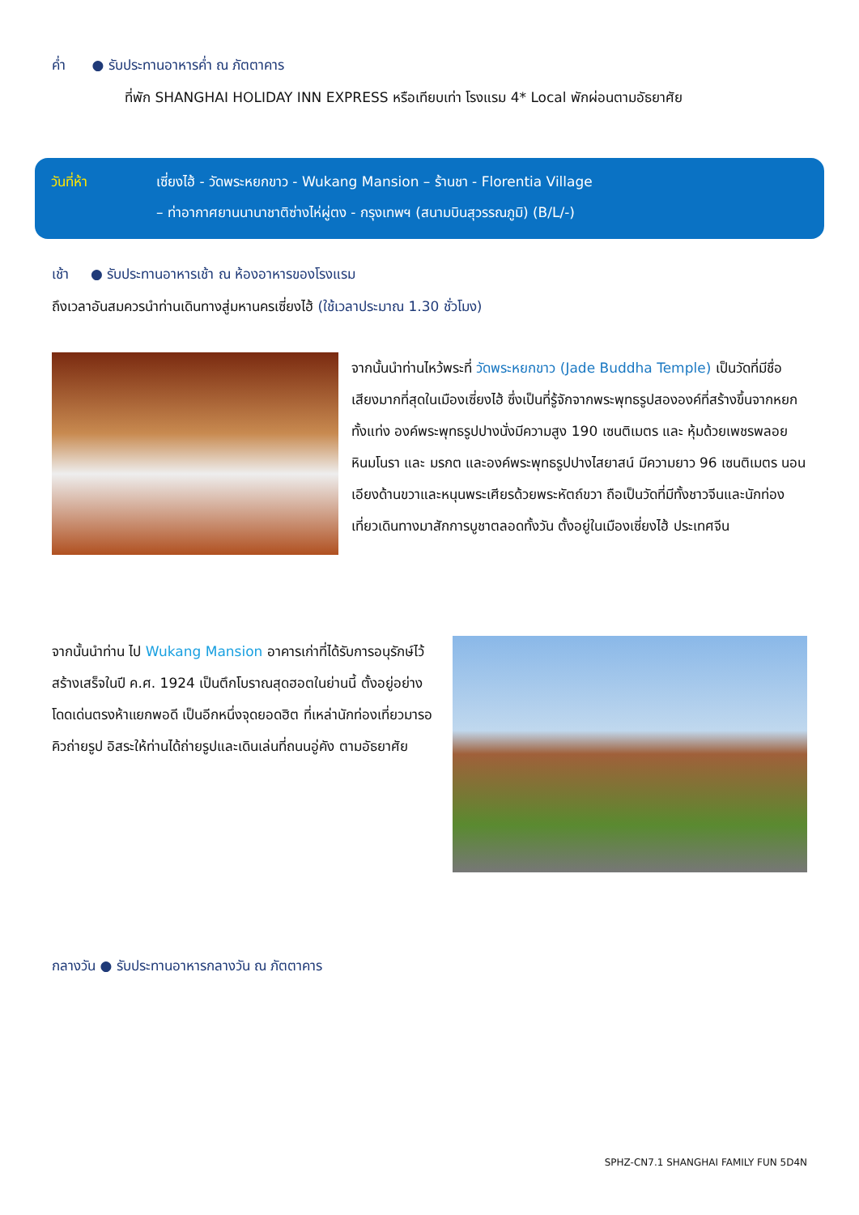ค่ำ ● รับประทานอาหารค่ำ ณ ภัตตาคาร
ที่พัก SHANGHAI HOLIDAY INN EXPRESS หรือเทียบเท่า โรงแรม 4* Local พักผ่อนตามอัธยาศัย
วันที่ห้า เซี่ยงไฮ้ - วัดพระหยกขาว - Wukang Mansion – ร้านชา - Florentia Village
– ท่าอากาศยานนานาชาติซ่างไห่ผู่ตง - กรุงเทพฯ (สนามบินสุวรรณภูมิ) (B/L/-)
เช้า ● รับประทานอาหารเช้า ณ ห้องอาหารของโรงแรม
ถึงเวลาอันสมควรนำท่านเดินทางสู่มหานครเซี่ยงไฮ้ (ใช้เวลาประมาณ 1.30 ชั่วโมง)
จากนั้นนำท่านไหว้พระที่ วัดพระหยกขาว (Jade Buddha Temple) เป็นวัดที่มีชื่อเสียงมากที่สุดในเมืองเซี่ยงไฮ้ ซึ่งเป็นที่รู้จักจากพระพุทธรูปสององค์ที่สร้างขึ้นจากหยกทั้งแท่ง องค์พระพุทธรูปปางนั่งมีความสูง 190 เซนติเมตร และ หุ้มด้วยเพชรพลอย หินมโนรา และ มรกต และองค์พระพุทธรูปปางไสยาสน์ มีความยาว 96 เซนติเมตร นอนเอียงด้านขวาและหนุนพระเศียรด้วยพระหัตถ์ขวา ถือเป็นวัดที่มีทั้งชาวจีนและนักท่องเที่ยวเดินทางมาสักการบูชาตลอดทั้งวัน ตั้งอยู่ในเมืองเซี่ยงไฮ้ ประเทศจีน
จากนั้นนำท่าน ไป Wukang Mansion อาคารเก่าที่ได้รับการอนุรักษ์ไว้ สร้างเสร็จในปี ค.ศ. 1924 เป็นตึกโบราณสุดฮอตในย่านนี้ ตั้งอยู่อย่างโดดเด่นตรงห้าแยกพอดี เป็นอีกหนึ่งจุดยอดฮิต ที่เหล่านักท่องเที่ยวมารอคิวถ่ายรูป อิสระให้ท่านได้ถ่ายรูปและเดินเล่นที่ถนนอู่คัง ตามอัธยาศัย
กลางวัน ● รับประทานอาหารกลางวัน ณ ภัตตาคาร
SPHZ-CN7.1 SHANGHAI FAMILY FUN 5D4N